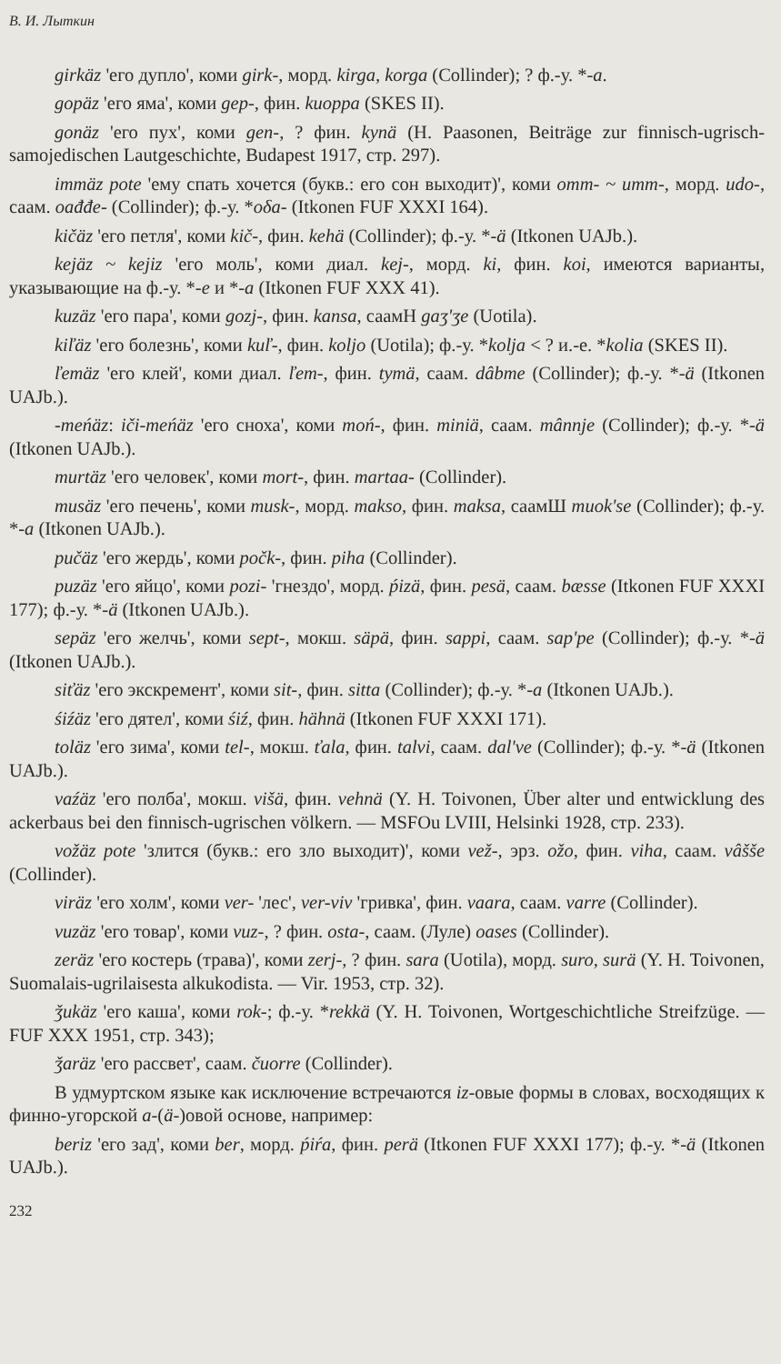В. И. Лыткин
girkäz 'его дупло', коми girk-, морд. kirga, korga (Collinder); ? ф.-у. *-a.
gopäz 'его яма', коми gep-, фин. kuoppa (SKES II).
gonäz 'его пух', коми gen-, ? фин. kynä (H. Paasonen, Beiträge zur finnisch-ugrisch-samojedischen Lautgeschichte, Budapest 1917, стр. 297).
immäz pote 'ему спать хочется (букв.: его сон выходит)', коми omm- ~ umm-, морд. udo-, саам. oađđe- (Collinder); ф.-у. *oδa- (Itkonen FUF XXXI 164).
kičäz 'его петля', коми kič-, фин. kehä (Collinder); ф.-у. *-ä (Itkonen UAJb.).
kejäz ~ kejiz 'его моль', коми диал. kej-, морд. ki, фин. koi, имеются варианты, указывающие на ф.-у. *-e и *-a (Itkonen FUF XXX 41).
kuzäz 'его пара', коми gozj-, фин. kansa, саамН gaʒ'ʒe (Uotila).
kiľäz 'его болезнь', коми kuľ-, фин. koljo (Uotila); ф.-у. *kolja < ? и.-е. *kolia (SKES II).
ľemäz 'его клей', коми диал. ľem-, фин. tymä, саам. dâbme (Collinder); ф.-у. *-ä (Itkonen UAJb.).
-meńäz: iči-meńäz 'его сноха', коми moń-, фин. miniä, саам. mânnje (Collinder); ф.-у. *-ä (Itkonen UAJb.).
murtäz 'его человек', коми mort-, фин. martaa- (Collinder).
musäz 'его печень', коми musk-, морд. makso, фин. maksa, саамШ muok'se (Collinder); ф.-у. *-a (Itkonen UAJb.).
pučäz 'его жердь', коми počk-, фин. piha (Collinder).
puzäz 'его яйцо', коми pozi- 'гнездо', морд. ṕizä, фин. pesä, саам. bæsse (Itkonen FUF XXXI 177); ф.-у. *-ä (Itkonen UAJb.).
sepäz 'его желчь', коми sept-, мокш. säpä, фин. sappi, саам. sap'pe (Collinder); ф.-у. *-ä (Itkonen UAJb.).
siťäz 'его экскремент', коми sit-, фин. sitta (Collinder); ф.-у. *-a (Itkonen UAJb.).
śiźäz 'его дятел', коми śiź, фин. hähnä (Itkonen FUF XXXI 171).
toläz 'его зима', коми tel-, мокш. ťala, фин. talvi, саам. dal've (Collinder); ф.-у. *-ä (Itkonen UAJb.).
vaźäz 'его полба', мокш. višä, фин. vehnä (Y. H. Toivonen, Über alter und entwicklung des ackerbaus bei den finnisch-ugrischen völkern. — MSFOu LVIII, Helsinki 1928, стр. 233).
vožäz pote 'злится (букв.: его зло выходит)', коми vež-, эрз. ožo, фин. viha, саам. vâšše (Collinder).
viräz 'его холм', коми ver- 'лес', ver-viv 'гривка', фин. vaara, саам. varre (Collinder).
vuzäz 'его товар', коми vuz-, ? фин. osta-, саам. (Луле) oases (Collinder).
zeräz 'его костерь (трава)', коми zerj-, ? фин. sara (Uotila), морд. suro, surä (Y. H. Toivonen, Suomalais-ugrilaisesta alkukodista. — Vir. 1953, стр. 32).
ǯukäz 'его каша', коми rok-; ф.-у. *rekkä (Y. H. Toivonen, Wortgeschichtliche Streifzüge. — FUF XXX 1951, стр. 343);
ǯaräz 'его рассвет', саам. čuorre (Collinder).
В удмуртском языке как исключение встречаются iz-овые формы в словах, восходящих к финно-угорской a-(ä-)овой основе, например:
beriz 'его зад', коми ber, морд. ṕiŕa, фин. perä (Itkonen FUF XXXI 177); ф.-у. *-ä (Itkonen UAJb.).
232